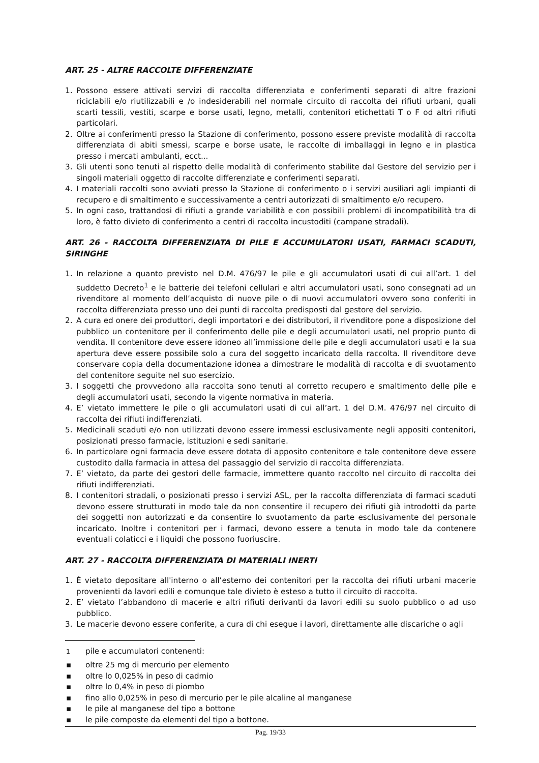ART. 25 - ALTRE RACCOLTE DIFFERENZIATE
1. Possono essere attivati servizi di raccolta differenziata e conferimenti separati di altre frazioni riciclabili e/o riutilizzabili e /o indesiderabili nel normale circuito di raccolta dei rifiuti urbani, quali scarti tessili, vestiti, scarpe e borse usati, legno, metalli, contenitori etichettati T o F od altri rifiuti particolari.
2. Oltre ai conferimenti presso la Stazione di conferimento, possono essere previste modalità di raccolta differenziata di abiti smessi, scarpe e borse usate, le raccolte di imballaggi in legno e in plastica presso i mercati ambulanti, ecct...
3. Gli utenti sono tenuti al rispetto delle modalità di conferimento stabilite dal Gestore del servizio per i singoli materiali oggetto di raccolte differenziate e conferimenti separati.
4. I materiali raccolti sono avviati presso la Stazione di conferimento o i servizi ausiliari agli impianti di recupero e di smaltimento e successivamente a centri autorizzati di smaltimento e/o recupero.
5. In ogni caso, trattandosi di rifiuti a grande variabilità e con possibili problemi di incompatibilità tra di loro, è fatto divieto di conferimento a centri di raccolta incustoditi (campane stradali).
ART. 26 - RACCOLTA DIFFERENZIATA DI PILE E ACCUMULATORI USATI, FARMACI SCADUTI, SIRINGHE
1. In relazione a quanto previsto nel D.M. 476/97 le pile e gli accumulatori usati di cui all’art. 1 del suddetto Decreto<sup>1</sup> e le batterie dei telefoni cellulari e altri accumulatori usati, sono consegnati ad un rivenditore al momento dell’acquisto di nuove pile o di nuovi accumulatori ovvero sono conferiti in raccolta differenziata presso uno dei punti di raccolta predisposti dal gestore del servizio.
2. A cura ed onere dei produttori, degli importatori e dei distributori, il rivenditore pone a disposizione del pubblico un contenitore per il conferimento delle pile e degli accumulatori usati, nel proprio punto di vendita. Il contenitore deve essere idoneo all’immissione delle pile e degli accumulatori usati e la sua apertura deve essere possibile solo a cura del soggetto incaricato della raccolta. Il rivenditore deve conservare copia della documentazione idonea a dimostrare le modalità di raccolta e di svuotamento del contenitore seguite nel suo esercizio.
3. I soggetti che provvedono alla raccolta sono tenuti al corretto recupero e smaltimento delle pile e degli accumulatori usati, secondo la vigente normativa in materia.
4. E’ vietato immettere le pile o gli accumulatori usati di cui all’art. 1 del D.M. 476/97 nel circuito di raccolta dei rifiuti indifferenziati.
5. Medicinali scaduti e/o non utilizzati devono essere immessi esclusivamente negli appositi contenitori, posizionati presso farmacie, istituzioni e sedi sanitarie.
6. In particolare ogni farmacia deve essere dotata di apposito contenitore e tale contenitore deve essere custodito dalla farmacia in attesa del passaggio del servizio di raccolta differenziata.
7. E’ vietato, da parte dei gestori delle farmacie, immettere quanto raccolto nel circuito di raccolta dei rifiuti indifferenziati.
8. I contenitori stradali, o posizionati presso i servizi ASL, per la raccolta differenziata di farmaci scaduti devono essere strutturati in modo tale da non consentire il recupero dei rifiuti già introdotti da parte dei soggetti non autorizzati e da consentire lo svuotamento da parte esclusivamente del personale incaricato. Inoltre i contenitori per i farmaci, devono essere a tenuta in modo tale da contenere eventuali colaticci e i liquidi che possono fuoriuscire.
ART. 27 - RACCOLTA DIFFERENZIATA DI MATERIALI INERTI
1. È vietato depositare all'interno o all’esterno dei contenitori per la raccolta dei rifiuti urbani macerie provenienti da lavori edili e comunque tale divieto è esteso a tutto il circuito di raccolta.
2. E’ vietato l’abbandono di macerie e altri rifiuti derivanti da lavori edili su suolo pubblico o ad uso pubblico.
3. Le macerie devono essere conferite, a cura di chi esegue i lavori, direttamente alle discariche o agli
<sup>1</sup> pile e accumulatori contenenti:
▪ oltre 25 mg di mercurio per elemento
▪ oltre lo 0,025% in peso di cadmio
▪ oltre lo 0,4% in peso di piombo
▪ fino allo 0,025% in peso di mercurio per le pile alcaline al manganese
▪ le pile al manganese del tipo a bottone
▪ le pile composte da elementi del tipo a bottone.
Pag. 19/33